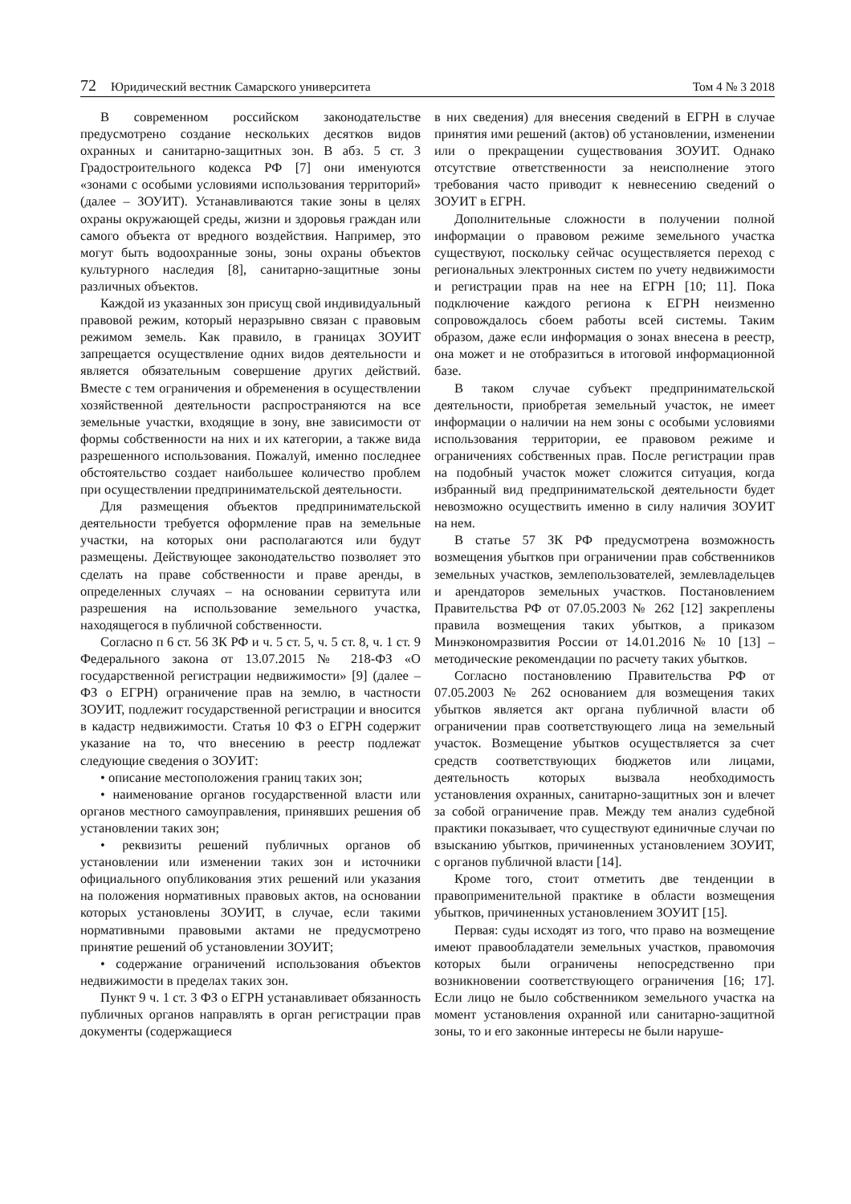72 Юридический вестник Самарского университета
Том 4 № 3 2018
В современном российском законодательстве предусмотрено создание нескольких десятков видов охранных и санитарно-защитных зон. В абз. 5 ст. 3 Градостроительного кодекса РФ [7] они именуются «зонами с особыми условиями использования территорий» (далее – ЗОУИТ). Устанавливаются такие зоны в целях охраны окружающей среды, жизни и здоровья граждан или самого объекта от вредного воздействия. Например, это могут быть водоохранные зоны, зоны охраны объектов культурного наследия [8], санитарно-защитные зоны различных объектов.
Каждой из указанных зон присущ свой индивидуальный правовой режим, который неразрывно связан с правовым режимом земель. Как правило, в границах ЗОУИТ запрещается осуществление одних видов деятельности и является обязательным совершение других действий. Вместе с тем ограничения и обременения в осуществлении хозяйственной деятельности распространяются на все земельные участки, входящие в зону, вне зависимости от формы собственности на них и их категории, а также вида разрешенного использования. Пожалуй, именно последнее обстоятельство создает наибольшее количество проблем при осуществлении предпринимательской деятельности.
Для размещения объектов предпринимательской деятельности требуется оформление прав на земельные участки, на которых они располагаются или будут размещены. Действующее законодательство позволяет это сделать на праве собственности и праве аренды, в определенных случаях – на основании сервитута или разрешения на использование земельного участка, находящегося в публичной собственности.
Согласно п 6 ст. 56 ЗК РФ и ч. 5 ст. 5, ч. 5 ст. 8, ч. 1 ст. 9 Федерального закона от 13.07.2015 № 218-ФЗ «О государственной регистрации недвижимости» [9] (далее – ФЗ о ЕГРН) ограничение прав на землю, в частности ЗОУИТ, подлежит государственной регистрации и вносится в кадастр недвижимости. Статья 10 ФЗ о ЕГРН содержит указание на то, что внесению в реестр подлежат следующие сведения о ЗОУИТ:
• описание местоположения границ таких зон;
• наименование органов государственной власти или органов местного самоуправления, принявших решения об установлении таких зон;
• реквизиты решений публичных органов об установлении или изменении таких зон и источники официального опубликования этих решений или указания на положения нормативных правовых актов, на основании которых установлены ЗОУИТ, в случае, если такими нормативными правовыми актами не предусмотрено принятие решений об установлении ЗОУИТ;
• содержание ограничений использования объектов недвижимости в пределах таких зон.
Пункт 9 ч. 1 ст. 3 ФЗ о ЕГРН устанавливает обязанность публичных органов направлять в орган регистрации прав документы (содержащиеся
в них сведения) для внесения сведений в ЕГРН в случае принятия ими решений (актов) об установлении, изменении или о прекращении существования ЗОУИТ. Однако отсутствие ответственности за неисполнение этого требования часто приводит к невнесению сведений о ЗОУИТ в ЕГРН.
Дополнительные сложности в получении полной информации о правовом режиме земельного участка существуют, поскольку сейчас осуществляется переход с региональных электронных систем по учету недвижимости и регистрации прав на нее на ЕГРН [10; 11]. Пока подключение каждого региона к ЕГРН неизменно сопровождалось сбоем работы всей системы. Таким образом, даже если информация о зонах внесена в реестр, она может и не отобразиться в итоговой информационной базе.
В таком случае субъект предпринимательской деятельности, приобретая земельный участок, не имеет информации о наличии на нем зоны с особыми условиями использования территории, ее правовом режиме и ограничениях собственных прав. После регистрации прав на подобный участок может сложится ситуация, когда избранный вид предпринимательской деятельности будет невозможно осуществить именно в силу наличия ЗОУИТ на нем.
В статье 57 ЗК РФ предусмотрена возможность возмещения убытков при ограничении прав собственников земельных участков, землепользователей, землевладельцев и арендаторов земельных участков. Постановлением Правительства РФ от 07.05.2003 № 262 [12] закреплены правила возмещения таких убытков, а приказом Минэкономразвития России от 14.01.2016 № 10 [13] – методические рекомендации по расчету таких убытков.
Согласно постановлению Правительства РФ от 07.05.2003 № 262 основанием для возмещения таких убытков является акт органа публичной власти об ограничении прав соответствующего лица на земельный участок. Возмещение убытков осуществляется за счет средств соответствующих бюджетов или лицами, деятельность которых вызвала необходимость установления охранных, санитарно-защитных зон и влечет за собой ограничение прав. Между тем анализ судебной практики показывает, что существуют единичные случаи по взысканию убытков, причиненных установлением ЗОУИТ, с органов публичной власти [14].
Кроме того, стоит отметить две тенденции в правоприменительной практике в области возмещения убытков, причиненных установлением ЗОУИТ [15].
Первая: суды исходят из того, что право на возмещение имеют правообладатели земельных участков, правомочия которых были ограничены непосредственно при возникновении соответствующего ограничения [16; 17]. Если лицо не было собственником земельного участка на момент установления охранной или санитарно-защитной зоны, то и его законные интересы не были наруше-